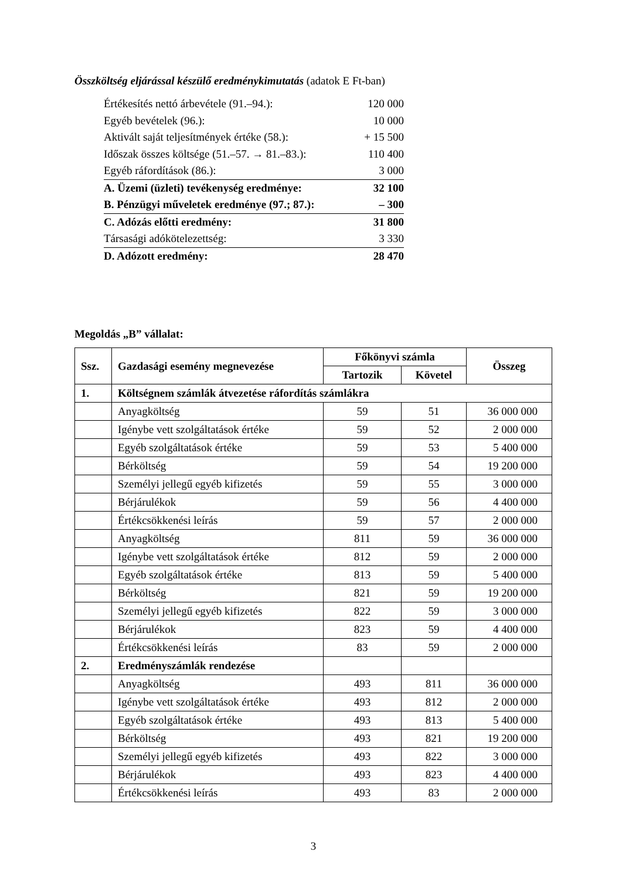Összköltség eljárással készülő eredménykimutatás (adatok E Ft-ban)
| Értékesítés nettó árbevétele (91.–94.): | 120 000 |
| Egyéb bevételek (96.): | 10 000 |
| Aktivált saját teljesítmények értéke (58.): | + 15 500 |
| Időszak összes költsége (51.–57. → 81.–83.): | 110 400 |
| Egyéb ráfordítások (86.): | 3 000 |
| A. Üzemi (üzleti) tevékenység eredménye: | 32 100 |
| B. Pénzügyi műveletek eredménye (97.; 87.): | – 300 |
| C. Adózás előtti eredmény: | 31 800 |
| Társasági adókötelezettség: | 3 330 |
| D. Adózott eredmény: | 28 470 |
Megoldás „B” vállalat:
| Ssz. | Gazdasági esemény megnevezése | Főkönyvi számla | | Összeg |
| --- | --- | --- | --- | --- |
| | | Tartozik | Követel | |
| 1. | Költségnem számlák átvezetése ráfordítás számlákra | | | |
| | Anyagköltség | 59 | 51 | 36 000 000 |
| | Igénybe vett szolgáltatások értéke | 59 | 52 | 2 000 000 |
| | Egyéb szolgáltatások értéke | 59 | 53 | 5 400 000 |
| | Bérköltség | 59 | 54 | 19 200 000 |
| | Személyi jellegű egyéb kifizetés | 59 | 55 | 3 000 000 |
| | Bérjárulékok | 59 | 56 | 4 400 000 |
| | Értékcsökkenési leírás | 59 | 57 | 2 000 000 |
| | Anyagköltség | 811 | 59 | 36 000 000 |
| | Igénybe vett szolgáltatások értéke | 812 | 59 | 2 000 000 |
| | Egyéb szolgáltatások értéke | 813 | 59 | 5 400 000 |
| | Bérköltség | 821 | 59 | 19 200 000 |
| | Személyi jellegű egyéb kifizetés | 822 | 59 | 3 000 000 |
| | Bérjárulékok | 823 | 59 | 4 400 000 |
| | Értékcsökkenési leírás | 83 | 59 | 2 000 000 |
| 2. | Eredményszámlák rendezése | | | |
| | Anyagköltség | 493 | 811 | 36 000 000 |
| | Igénybe vett szolgáltatások értéke | 493 | 812 | 2 000 000 |
| | Egyéb szolgáltatások értéke | 493 | 813 | 5 400 000 |
| | Bérköltség | 493 | 821 | 19 200 000 |
| | Személyi jellegű egyéb kifizetés | 493 | 822 | 3 000 000 |
| | Bérjárulékok | 493 | 823 | 4 400 000 |
| | Értékcsökkenési leírás | 493 | 83 | 2 000 000 |
3